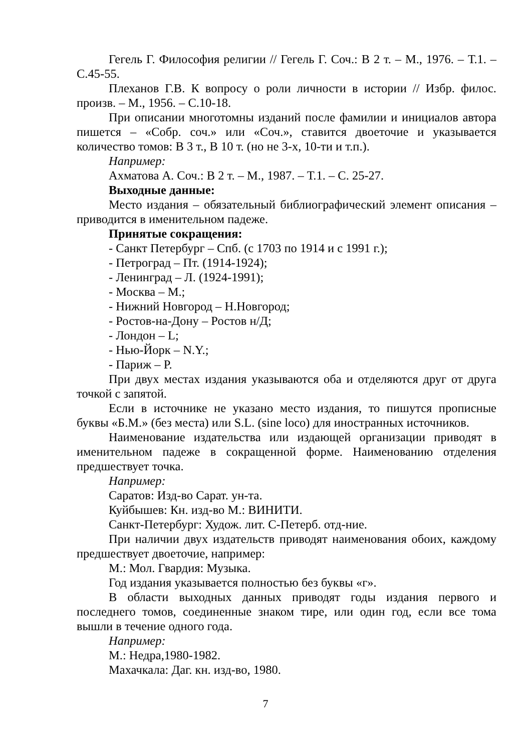Гегель Г. Философия религии // Гегель Г. Соч.: В 2 т. – М., 1976. – Т.1. – С.45-55.
Плеханов Г.В. К вопросу о роли личности в истории // Избр. филос. произв. – М., 1956. – С.10-18.
При описании многотомны изданий после фамилии и инициалов автора пишется – «Собр. соч.» или «Соч.», ставится двоеточие и указывается количество томов: В 3 т., В 10 т. (но не 3-х, 10-ти и т.п.).
Например:
Ахматова А. Соч.: В 2 т. – М., 1987. – Т.1. – С. 25-27.
Выходные данные:
Место издания – обязательный библиографический элемент описания – приводится в именительном падеже.
Принятые сокращения:
- Санкт Петербург – Спб. (с 1703 по 1914 и с 1991 г.);
- Петроград – Пт. (1914-1924);
- Ленинград – Л. (1924-1991);
- Москва – М.;
- Нижний Новгород – Н.Новгород;
- Ростов-на-Дону – Ростов н/Д;
- Лондон – L;
- Нью-Йорк – N.Y.;
- Париж – P.
При двух местах издания указываются оба и отделяются друг от друга точкой с запятой.
Если в источнике не указано место издания, то пишутся прописные буквы «Б.М.» (без места) или S.L. (sine loco) для иностранных источников.
Наименование издательства или издающей организации приводят в именительном падеже в сокращенной форме. Наименованию отделения предшествует точка.
Например:
Саратов: Изд-во Сарат. ун-та.
Куйбышев: Кн. изд-во М.: ВИНИТИ.
Санкт-Петербург: Худож. лит. С-Петерб. отд-ние.
При наличии двух издательств приводят наименования обоих, каждому предшествует двоеточие, например:
М.: Мол. Гвардия: Музыка.
Год издания указывается полностью без буквы «г».
В области выходных данных приводят годы издания первого и последнего томов, соединенные знаком тире, или один год, если все тома вышли в течение одного года.
Например:
М.: Недра,1980-1982.
Махачкала: Даг. кн. изд-во, 1980.
7